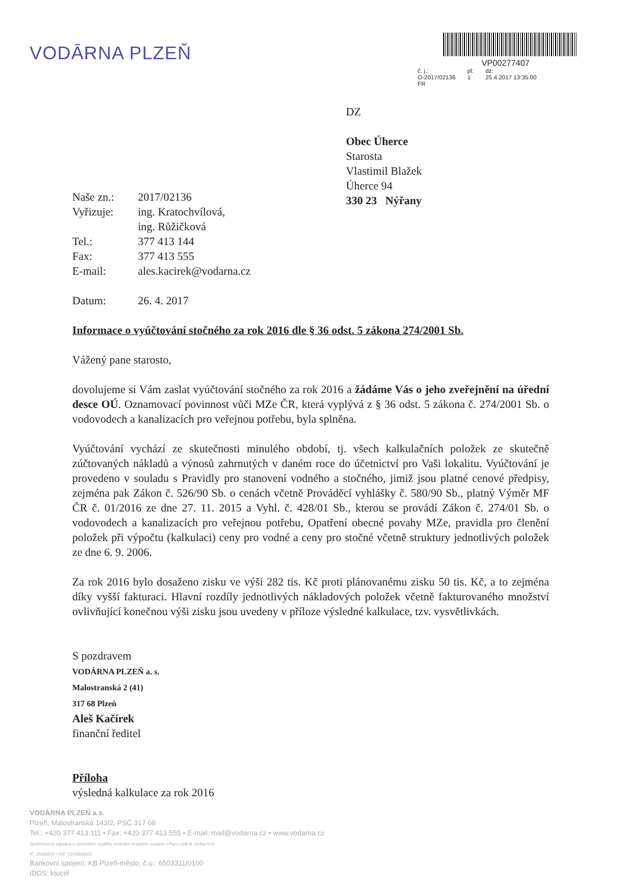VODĀRNA PLZEŇ
VP00277407
| č. j.: O-2017/02136 FR | pl: 1 | dz: 25.4.2017 13:35:00 |
DZ
Obec Úherce
Starosta
Vlastimil Blažek
Úherce 94
330 23 Nýřany
| Naše zn.: | 2017/02136 |
| Vyřizuje: | ing. Kratochvílová, ing. Růžičková |
| Tel.: | 377 413 144 |
| Fax: | 377 413 555 |
| E-mail: | ales.kacirek@vodarna.cz |
| Datum: | 26. 4. 2017 |
Informace o vyúčtování stočného za rok 2016 dle § 36 odst. 5 zákona 274/2001 Sb.
Vážený pane starosto,
dovolujeme si Vám zaslat vyúčtování stočného za rok 2016 a žádáme Vás o jeho zveřejnění na úřední desce OÚ. Oznamovací povinnost vůči MZe ČR, která vyplývá z § 36 odst. 5 zákona č. 274/2001 Sb. o vodovodech a kanalizacích pro veřejnou potřebu, byla splněna.
Vyúčtování vychází ze skutečnosti minulého období, tj. všech kalkulačních položek ze skutečně zúčtovaných nákladů a výnosů zahrnutých v daném roce do účetnictví pro Vaši lokalitu. Vyúčtování je provedeno v souladu s Pravidly pro stanovení vodného a stočného, jimiž jsou platné cenové předpisy, zejména pak Zákon č. 526/90 Sb. o cenách včetně Prováděcí vyhlášky č. 580/90 Sb., platný Výměr MF ČR č. 01/2016 ze dne 27. 11. 2015 a Vyhl. č. 428/01 Sb., kterou se provádí Zákon č. 274/01 Sb. o vodovodech a kanalizacích pro veřejnou potřebu, Opatření obecné povahy MZe, pravidla pro členění položek při výpočtu (kalkulaci) ceny pro vodné a ceny pro stočné včetně struktury jednotlivých položek ze dne 6. 9. 2006.
Za rok 2016 bylo dosaženo zisku ve výši 282 tis. Kč proti plánovanému zisku 50 tis. Kč, a to zejména díky vyšší fakturaci. Hlavní rozdíly jednotlivých nákladových položek včetně fakturovaného množství ovlivňující konečnou výši zisku jsou uvedeny v příloze výsledné kalkulace, tzv. vysvětlivkách.
S pozdravem
VODÁRNA PLZEŇ a. s.
Malostranská 2 (41)
317 68 Plzeň
Aleš Kačírek
finanční ředitel
Příloha
výsledná kalkulace za rok 2016
VODÁRNA PLZEŇ a.s.
Plzeň, Malostranská 143/2, PSČ 317 68
Tel.: +420 377 413 111 • Fax: +420 377 413 555 • E-mail: mail@vodarna.cz • www.vodarna.cz
Společnost je zapsána v obchodním rejstříku vedeném Krajským soudem v Plzni oddíl B, vložka 574.
IČ: 25205625 • DIČ: CZ25205625
Bankovní spojení: KB Plzeň-město, č.ú.: 6503311/0100
IDDS: ktuciif